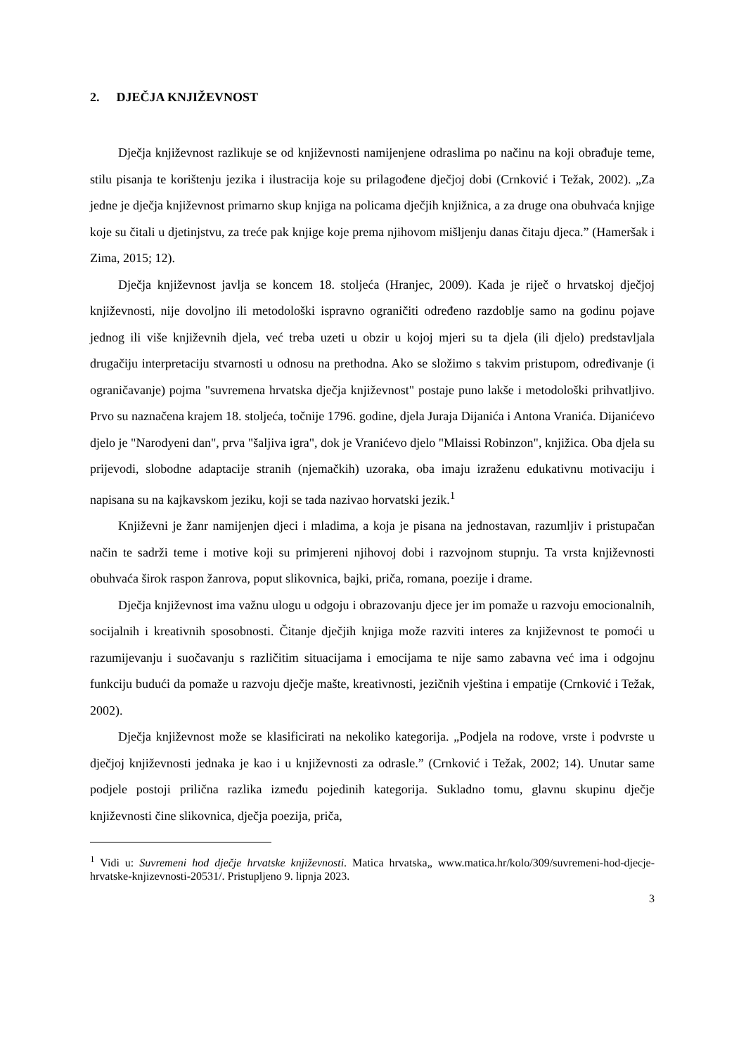2. DJEČJA KNJIŽEVNOST
Dječja književnost razlikuje se od književnosti namijenjene odraslima po načinu na koji obrađuje teme, stilu pisanja te korištenju jezika i ilustracija koje su prilagođene dječjoj dobi (Crnković i Težak, 2002). „Za jedne je dječja književnost primarno skup knjiga na policama dječjih knjižnica, a za druge ona obuhvaća knjige koje su čitali u djetinjstvu, za treće pak knjige koje prema njihovom mišljenju danas čitaju djeca.” (Hameršak i Zima, 2015; 12).
Dječja književnost javlja se koncem 18. stoljeća (Hranjec, 2009). Kada je riječ o hrvatskoj dječjoj književnosti, nije dovoljno ili metodološki ispravno ograničiti određeno razdoblje samo na godinu pojave jednog ili više književnih djela, već treba uzeti u obzir u kojoj mjeri su ta djela (ili djelo) predstavljala drugačiju interpretaciju stvarnosti u odnosu na prethodna. Ako se složimo s takvim pristupom, određivanje (i ograničavanje) pojma "suvremena hrvatska dječja književnost" postaje puno lakše i metodološki prihvatljivo. Prvo su naznačena krajem 18. stoljeća, točnije 1796. godine, djela Juraja Dijanića i Antona Vranića. Dijanićevo djelo je "Narodyeni dan", prva "šaljiva igra", dok je Vranićevo djelo "Mlaissi Robinzon", knjižica. Oba djela su prijevodi, slobodne adaptacije stranih (njemačkih) uzoraka, oba imaju izraženu edukativnu motivaciju i napisana su na kajkavskom jeziku, koji se tada nazivao horvatski jezik.<sup>1</sup>
Književni je žanr namijenjen djeci i mladima, a koja je pisana na jednostavan, razumljiv i pristupačan način te sadrži teme i motive koji su primjereni njihovoj dobi i razvojnom stupnju. Ta vrsta književnosti obuhvaća širok raspon žanrova, poput slikovnica, bajki, priča, romana, poezije i drame.
Dječja književnost ima važnu ulogu u odgoju i obrazovanju djece jer im pomaže u razvoju emocionalnih, socijalnih i kreativnih sposobnosti. Čitanje dječjih knjiga može razviti interes za književnost te pomoći u razumijevanju i suočavanju s različitim situacijama i emocijama te nije samo zabavna već ima i odgojnu funkciju budući da pomaže u razvoju dječje mašte, kreativnosti, jezičnih vještina i empatije (Crnković i Težak, 2002).
Dječja književnost može se klasificirati na nekoliko kategorija. „Podjela na rodove, vrste i podvrste u dječjoj književnosti jednaka je kao i u književnosti za odrasle.” (Crnković i Težak, 2002; 14). Unutar same podjele postoji prilična razlika između pojedinih kategorija. Sukladno tomu, glavnu skupinu dječje književnosti čine slikovnica, dječja poezija, priča,
<sup>1</sup> Vidi u: Suvremeni hod dječje hrvatske književnosti. Matica hrvatska„ www.matica.hr/kolo/309/suvremeni-hod-djecje-hrvatske-knjizevnosti-20531/. Pristupljeno 9. lipnja 2023.
3